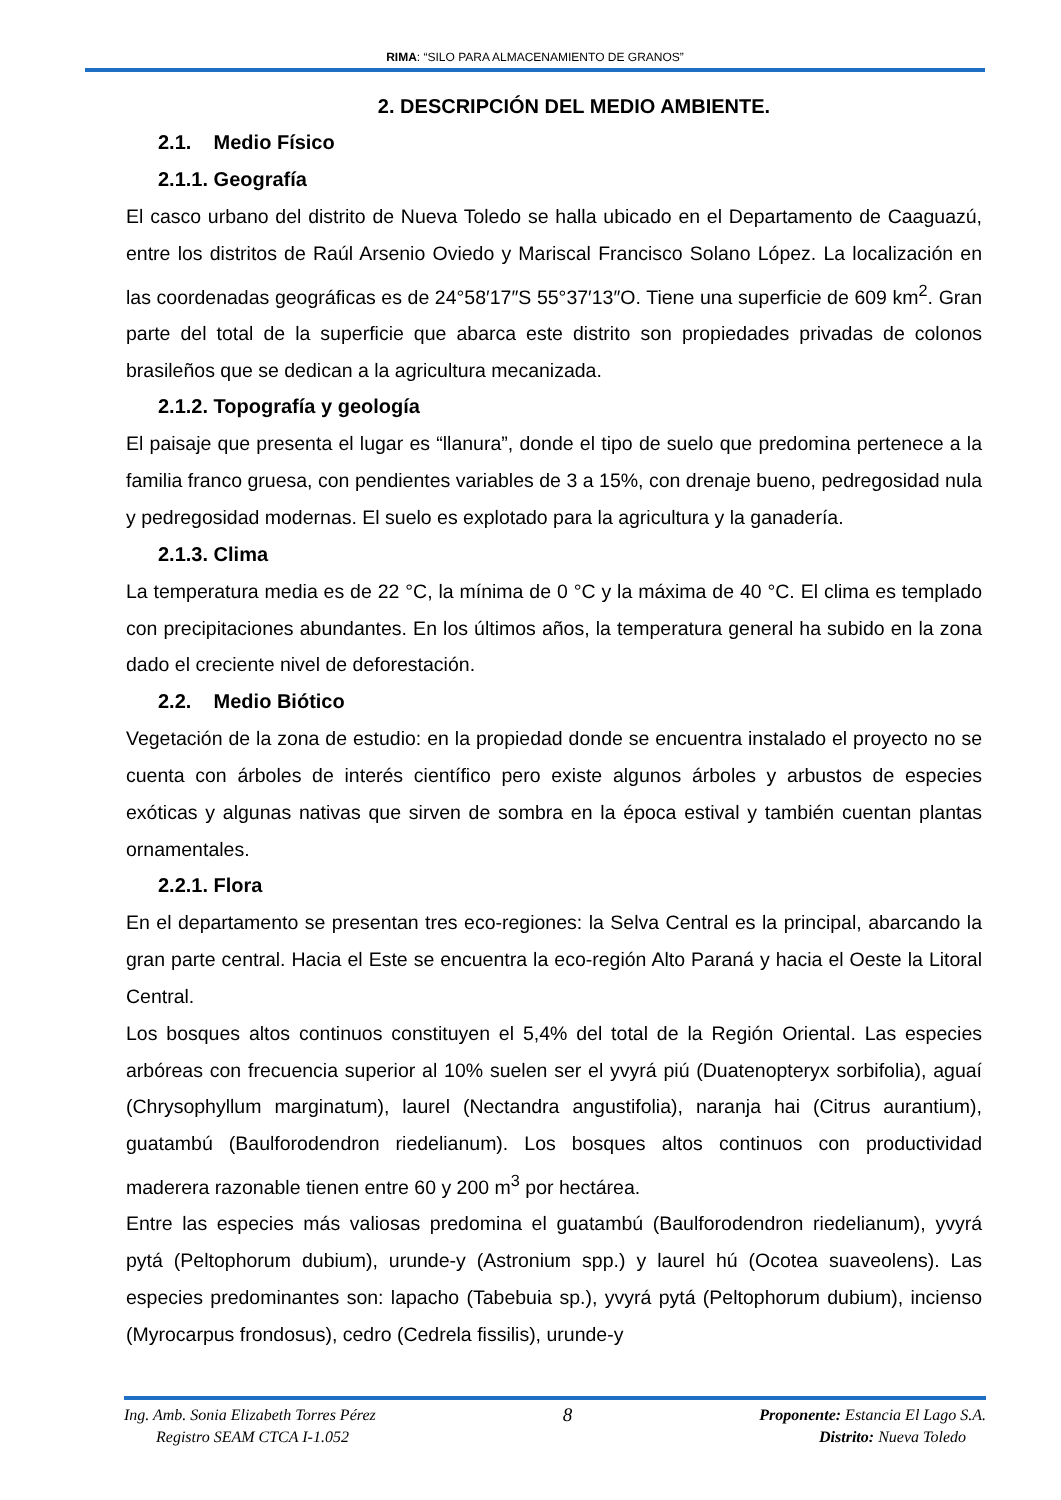RIMA: “SILO PARA ALMACENAMIENTO DE GRANOS”
2. DESCRIPCIÓN DEL MEDIO AMBIENTE.
2.1. Medio Físico
2.1.1. Geografía
El casco urbano del distrito de Nueva Toledo se halla ubicado en el Departamento de Caaguazú, entre los distritos de Raúl Arsenio Oviedo y Mariscal Francisco Solano López. La localización en las coordenadas geográficas es de 24°58′17″S 55°37′13″O. Tiene una superficie de 609 km<sup>2</sup>. Gran parte del total de la superficie que abarca este distrito son propiedades privadas de colonos brasileños que se dedican a la agricultura mecanizada.
2.1.2. Topografía y geología
El paisaje que presenta el lugar es “llanura”, donde el tipo de suelo que predomina pertenece a la familia franco gruesa, con pendientes variables de 3 a 15%, con drenaje bueno, pedregosidad nula y pedregosidad modernas. El suelo es explotado para la agricultura y la ganadería.
2.1.3. Clima
La temperatura media es de 22 °C, la mínima de 0 °C y la máxima de 40 °C. El clima es templado con precipitaciones abundantes. En los últimos años, la temperatura general ha subido en la zona dado el creciente nivel de deforestación.
2.2. Medio Biótico
Vegetación de la zona de estudio: en la propiedad donde se encuentra instalado el proyecto no se cuenta con árboles de interés científico pero existe algunos árboles y arbustos de especies exóticas y algunas nativas que sirven de sombra en la época estival y también cuentan plantas ornamentales.
2.2.1. Flora
En el departamento se presentan tres eco-regiones: la Selva Central es la principal, abarcando la gran parte central. Hacia el Este se encuentra la eco-región Alto Paraná y hacia el Oeste la Litoral Central.
Los bosques altos continuos constituyen el 5,4% del total de la Región Oriental. Las especies arbóreas con frecuencia superior al 10% suelen ser el yvyrá piú (Duatenopteryx sorbifolia), aguaí (Chrysophyllum marginatum), laurel (Nectandra angustifolia), naranja hai (Citrus aurantium), guatambú (Baulforodendron riedelianum). Los bosques altos continuos con productividad maderera razonable tienen entre 60 y 200 m<sup>3</sup> por hectárea.
Entre las especies más valiosas predomina el guatambú (Baulforodendron riedelianum), yvyrá pytá (Peltophorum dubium), urunde-y (Astronium spp.) y laurel hú (Ocotea suaveolens). Las especies predominantes son: lapacho (Tabebuia sp.), yvyrá pytá (Peltophorum dubium), incienso (Myrocarpus frondosus), cedro (Cedrela fissilis), urunde-y
Ing. Amb. Sonia Elizabeth Torres Pérez
Registro SEAM CTCA I-1.052
8
Proponente: Estancia El Lago S.A.
Distrito: Nueva Toledo